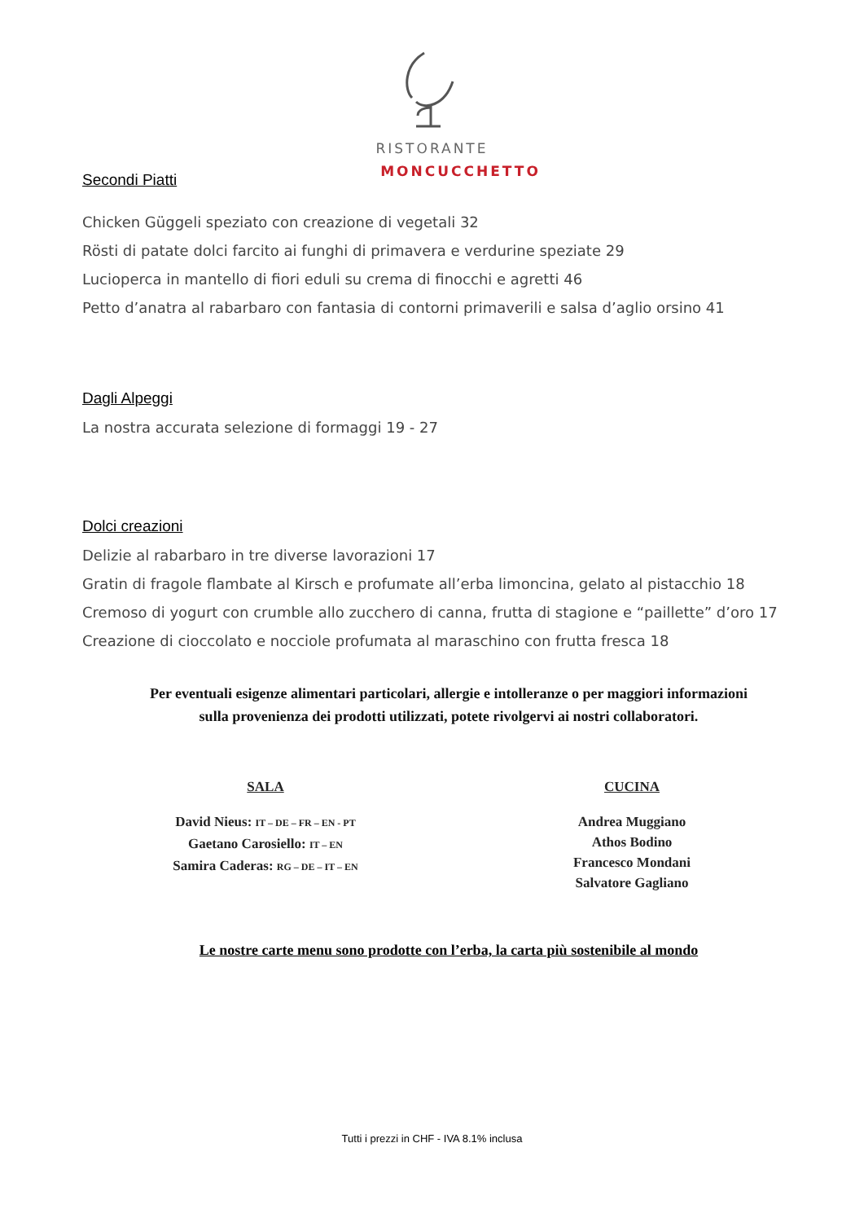RISTORANTE
MONCUCCHETTO
Secondi Piatti
Chicken Güggeli speziato con creazione di vegetali 32
Rösti di patate dolci farcito ai funghi di primavera e verdurine speziate 29
Lucioperca in mantello di fiori eduli su crema di finocchi e agretti 46
Petto d’anatra al rabarbaro con fantasia di contorni primaverili e salsa d’aglio orsino 41
Dagli Alpeggi
La nostra accurata selezione di formaggi 19 - 27
Dolci creazioni
Delizie al rabarbaro in tre diverse lavorazioni 17
Gratin di fragole flambate al Kirsch e profumate all’erba limoncina, gelato al pistacchio 18
Cremoso di yogurt con crumble allo zucchero di canna, frutta di stagione e “paillette” d’oro 17
Creazione di cioccolato e nocciole profumata al maraschino con frutta fresca 18
Per eventuali esigenze alimentari particolari, allergie e intolleranze o per maggiori informazioni
sulla provenienza dei prodotti utilizzati, potete rivolgervi ai nostri collaboratori.
SALA
David Nieus: IT – DE – FR – EN - PT
Gaetano Carosiello: IT – EN
Samira Caderas: RG – DE – IT – EN
CUCINA
Andrea Muggiano
Athos Bodino
Francesco Mondani
Salvatore Gagliano
Le nostre carte menu sono prodotte con l’erba, la carta più sostenibile al mondo
Tutti i prezzi in CHF - IVA 8.1% inclusa